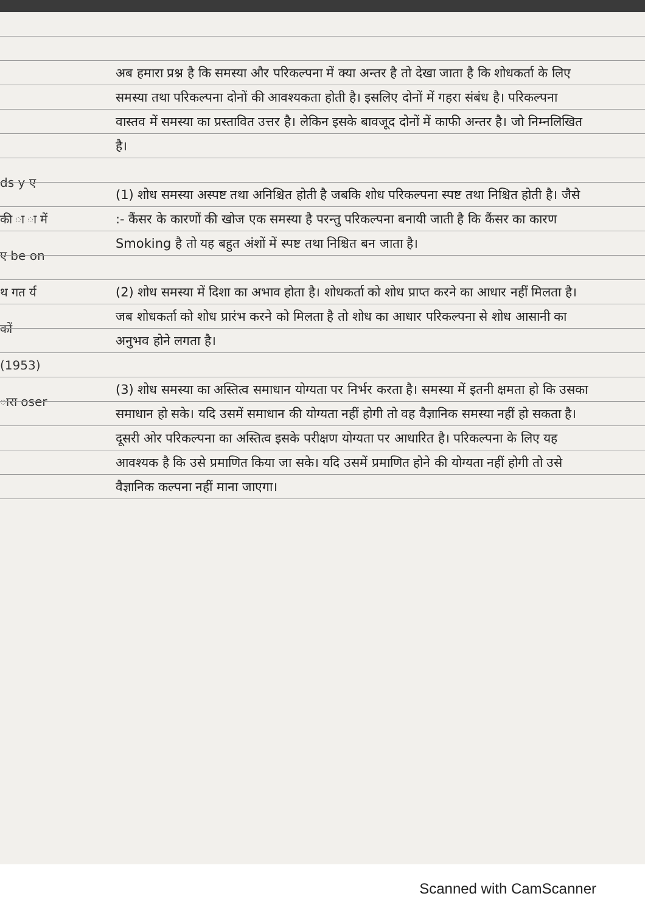ds y ए की ा ा में ए be on थ गत र्य कों (1953) ारा oser
अब हमारा प्रश्न है कि समस्या और परिकल्पना में क्या अन्तर है तो देखा जाता है कि शोधकर्ता के लिए समस्या तथा परिकल्पना दोनों की आवश्यकता होती है। इसलिए दोनों में गहरा संबंध है। परिकल्पना वास्तव में समस्या का प्रस्तावित उत्तर है। लेकिन इसके बावजूद दोनों में काफी अन्तर है। जो निम्नलिखित है।
(1) शोध समस्या अस्पष्ट तथा अनिश्चित होती है जबकि शोध परिकल्पना स्पष्ट तथा निश्चित होती है। जैसे :- कैंसर के कारणों की खोज एक समस्या है परन्तु परिकल्पना बनायी जाती है कि कैंसर का कारण Smoking है तो यह बहुत अंशों में स्पष्ट तथा निश्चित बन जाता है।
(2) शोध समस्या में दिशा का अभाव होता है। शोधकर्ता को शोध प्राप्त करने का आधार नहीं मिलता है। जब शोधकर्ता को शोध प्रारंभ करने को मिलता है तो शोध का आधार परिकल्पना से शोध आसानी का अनुभव होने लगता है।
(3) शोध समस्या का अस्तित्व समाधान योग्यता पर निर्भर करता है। समस्या में इतनी क्षमता हो कि उसका समाधान हो सके। यदि उसमें समाधान की योग्यता नहीं होगी तो वह वैज्ञानिक समस्या नहीं हो सकता है। दूसरी ओर परिकल्पना का अस्तित्व इसके परीक्षण योग्यता पर आधारित है। परिकल्पना के लिए यह आवश्यक है कि उसे प्रमाणित किया जा सके। यदि उसमें प्रमाणित होने की योग्यता नहीं होगी तो उसे वैज्ञानिक कल्पना नहीं माना जाएगा।
Scanned with CamScanner